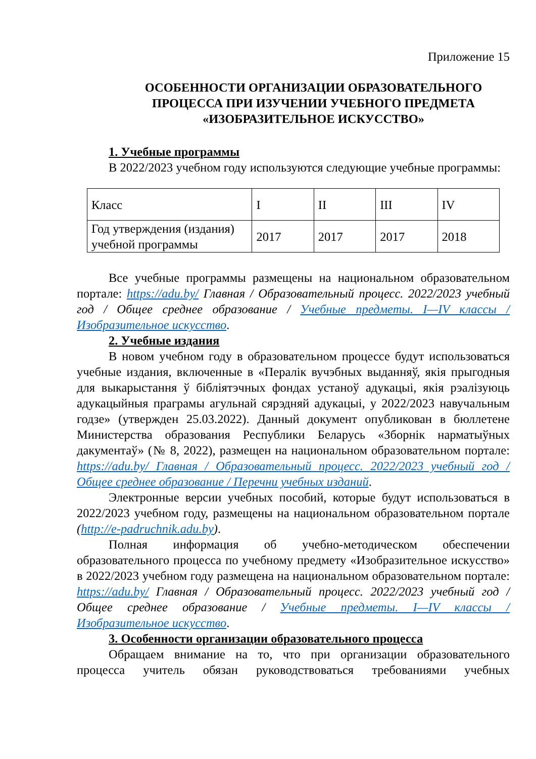Приложение 15
ОСОБЕННОСТИ ОРГАНИЗАЦИИ ОБРАЗОВАТЕЛЬНОГО ПРОЦЕССА ПРИ ИЗУЧЕНИИ УЧЕБНОГО ПРЕДМЕТА «ИЗОБРАЗИТЕЛЬНОЕ ИСКУССТВО»
1. Учебные программы
В 2022/2023 учебном году используются следующие учебные программы:
| Класс | I | II | III | IV |
| Год утверждения (издания) учебной программы | 2017 | 2017 | 2017 | 2018 |
Все учебные программы размещены на национальном образовательном портале: https://adu.by/ Главная / Образовательный процесс. 2022/2023 учебный год / Общее среднее образование / Учебные предметы. I—IV классы / Изобразительное искусство.
2. Учебные издания
В новом учебном году в образовательном процессе будут использоваться учебные издания, включенные в «Пералік вучэбных выданняў, якія прыгодныя для выкарыстання ў бібліятэчных фондах устаноў адукацыі, якія рэалізуюць адукацыйныя праграмы агульнай сярэдняй адукацыі, у 2022/2023 навучальным годзе» (утвержден 25.03.2022). Данный документ опубликован в бюллетене Министерства образования Республики Беларусь «Зборнік нарматыўных дакументаў» (№ 8, 2022), размещен на национальном образовательном портале: https://adu.by/ Главная / Образовательный процесс. 2022/2023 учебный год / Общее среднее образование / Перечни учебных изданий.
Электронные версии учебных пособий, которые будут использоваться в 2022/2023 учебном году, размещены на национальном образовательном портале (http://e-padruchnik.adu.by).
Полная информация об учебно-методическом обеспечении образовательного процесса по учебному предмету «Изобразительное искусство» в 2022/2023 учебном году размещена на национальном образовательном портале: https://adu.by/ Главная / Образовательный процесс. 2022/2023 учебный год / Общее среднее образование / Учебные предметы. I—IV классы / Изобразительное искусство.
3. Особенности организации образовательного процесса
Обращаем внимание на то, что при организации образовательного процесса учитель обязан руководствоваться требованиями учебных